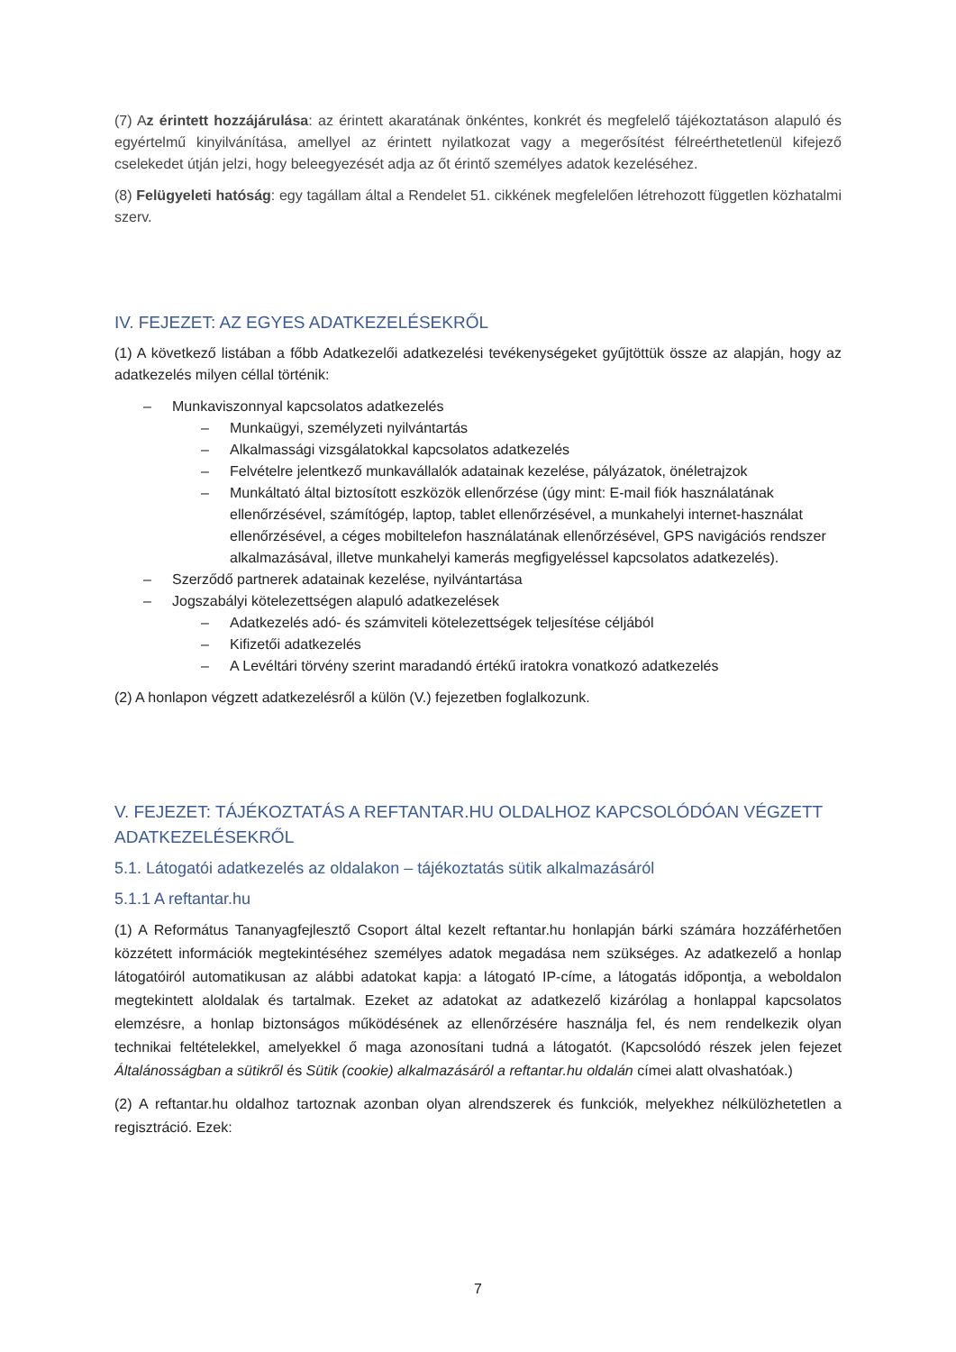(7) Az érintett hozzájárulása: az érintett akaratának önkéntes, konkrét és megfelelő tájékoztatáson alapuló és egyértelmű kinyilvánítása, amellyel az érintett nyilatkozat vagy a megerősítést félreérthetetlenül kifejező cselekedet útján jelzi, hogy beleegyezését adja az őt érintő személyes adatok kezeléséhez.
(8) Felügyeleti hatóság: egy tagállam által a Rendelet 51. cikkének megfelelően létrehozott független közhatalmi szerv.
IV. FEJEZET: AZ EGYES ADATKEZELÉSEKRŐL
(1) A következő listában a főbb Adatkezelői adatkezelési tevékenységeket gyűjtöttük össze az alapján, hogy az adatkezelés milyen céllal történik:
– Munkaviszonnyal kapcsolatos adatkezelés
– Munkaügyi, személyzeti nyilvántartás
– Alkalmassági vizsgálatokkal kapcsolatos adatkezelés
– Felvételre jelentkező munkavállalók adatainak kezelése, pályázatok, önéletrajzok
– Munkáltató által biztosított eszközök ellenőrzése (úgy mint: E-mail fiók használatának ellenőrzésével, számítógép, laptop, tablet ellenőrzésével, a munkahelyi internet-használat ellenőrzésével, a céges mobiltelefon használatának ellenőrzésével, GPS navigációs rendszer alkalmazásával, illetve munkahelyi kamerás megfigyeléssel kapcsolatos adatkezelés).
– Szerződő partnerek adatainak kezelése, nyilvántartása
– Jogszabályi kötelezettségen alapuló adatkezelések
– Adatkezelés adó- és számviteli kötelezettségek teljesítése céljából
– Kifizetői adatkezelés
– A Levéltári törvény szerint maradandó értékű iratokra vonatkozó adatkezelés
(2) A honlapon végzett adatkezelésről a külön (V.) fejezetben foglalkozunk.
V. FEJEZET: TÁJÉKOZTATÁS A REFTANTAR.HU OLDALHOZ KAPCSOLÓDÓAN VÉGZETT ADATKEZELÉSEKRŐL
5.1. Látogatói adatkezelés az oldalakon – tájékoztatás sütik alkalmazásáról
5.1.1 A reftantar.hu
(1) A Református Tananyagfejlesztő Csoport által kezelt reftantar.hu honlapján bárki számára hozzáférhetően közzétett információk megtekintéséhez személyes adatok megadása nem szükséges. Az adatkezelő a honlap látogatóiról automatikusan az alábbi adatokat kapja: a látogató IP-címe, a látogatás időpontja, a weboldalon megtekintett aloldalak és tartalmak. Ezeket az adatokat az adatkezelő kizárólag a honlappal kapcsolatos elemzésre, a honlap biztonságos működésének az ellenőrzésére használja fel, és nem rendelkezik olyan technikai feltételekkel, amelyekkel ő maga azonosítani tudná a látogatót. (Kapcsolódó részek jelen fejezet Általánosságban a sütikről és Sütik (cookie) alkalmazásáról a reftantar.hu oldalán címei alatt olvashatóak.)
(2) A reftantar.hu oldalhoz tartoznak azonban olyan alrendszerek és funkciók, melyekhez nélkülözhetetlen a regisztráció. Ezek:
7